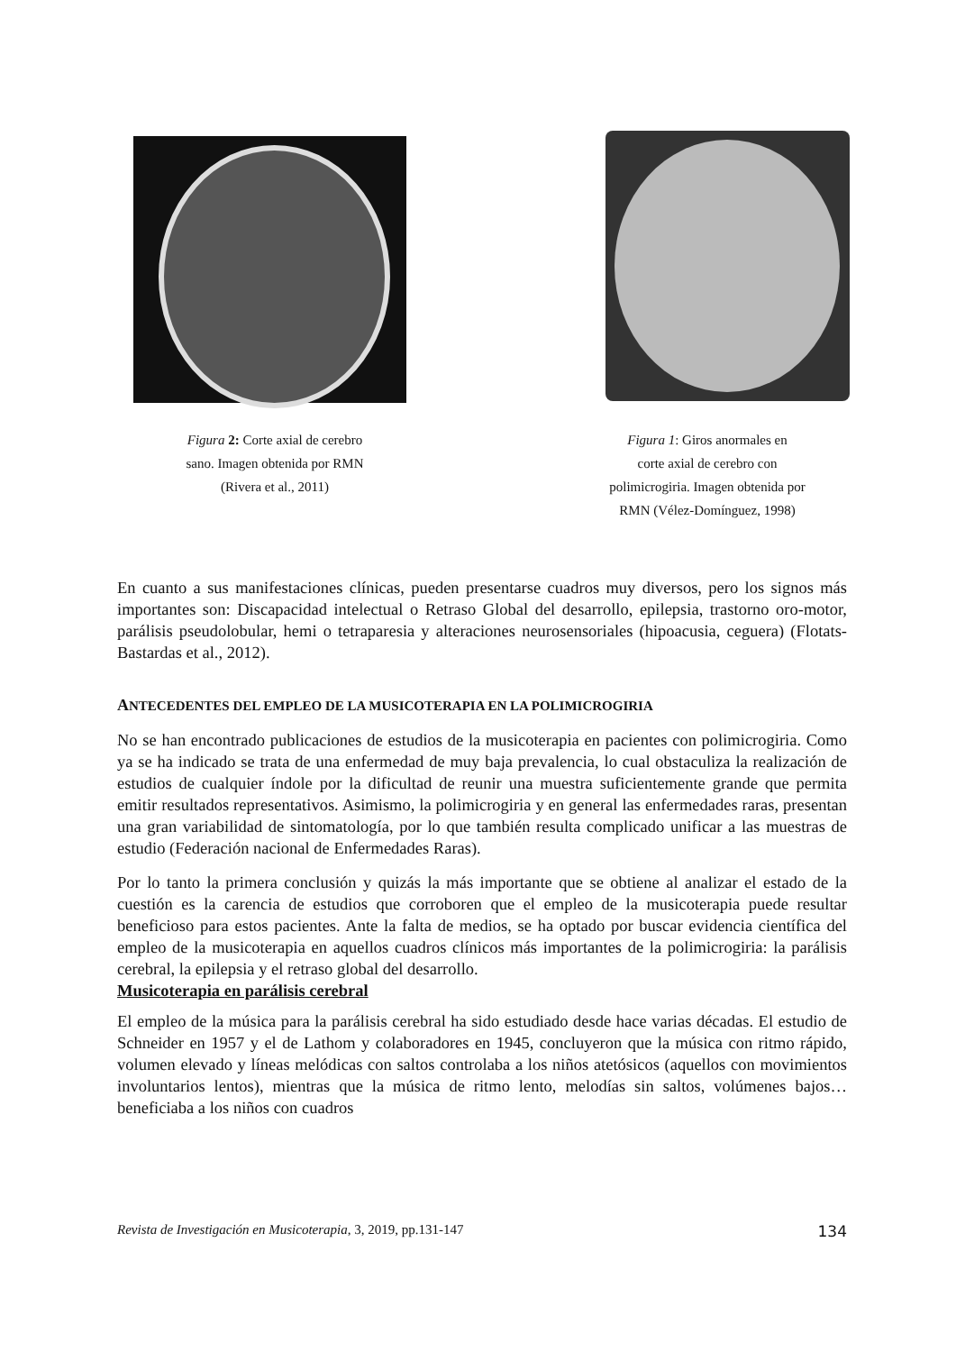Figura 2: Corte axial de cerebro
sano. Imagen obtenida por RMN
(Rivera et al., 2011)
Figura 1: Giros anormales en
corte axial de cerebro con
polimicrogiria. Imagen obtenida por
RMN (Vélez-Domínguez, 1998)
En cuanto a sus manifestaciones clínicas, pueden presentarse cuadros muy diversos, pero los signos más importantes son: Discapacidad intelectual o Retraso Global del desarrollo, epilepsia, trastorno oro-motor, parálisis pseudolobular, hemi o tetraparesia y alteraciones neurosensoriales (hipoacusia, ceguera) (Flotats-Bastardas et al., 2012).
ANTECEDENTES DEL EMPLEO DE LA MUSICOTERAPIA EN LA POLIMICROGIRIA
No se han encontrado publicaciones de estudios de la musicoterapia en pacientes con polimicrogiria. Como ya se ha indicado se trata de una enfermedad de muy baja prevalencia, lo cual obstaculiza la realización de estudios de cualquier índole por la dificultad de reunir una muestra suficientemente grande que permita emitir resultados representativos. Asimismo, la polimicrogiria y en general las enfermedades raras, presentan una gran variabilidad de sintomatología, por lo que también resulta complicado unificar a las muestras de estudio (Federación nacional de Enfermedades Raras).
Por lo tanto la primera conclusión y quizás la más importante que se obtiene al analizar el estado de la cuestión es la carencia de estudios que corroboren que el empleo de la musicoterapia puede resultar beneficioso para estos pacientes. Ante la falta de medios, se ha optado por buscar evidencia científica del empleo de la musicoterapia en aquellos cuadros clínicos más importantes de la polimicrogiria: la parálisis cerebral, la epilepsia y el retraso global del desarrollo.
Musicoterapia en parálisis cerebral
El empleo de la música para la parálisis cerebral ha sido estudiado desde hace varias décadas. El estudio de Schneider en 1957 y el de Lathom y colaboradores en 1945, concluyeron que la música con ritmo rápido, volumen elevado y líneas melódicas con saltos controlaba a los niños atetósicos (aquellos con movimientos involuntarios lentos), mientras que la música de ritmo lento, melodías sin saltos, volúmenes bajos… beneficiaba a los niños con cuadros
Revista de Investigación en Musicoterapia, 3, 2019, pp.131-147 134